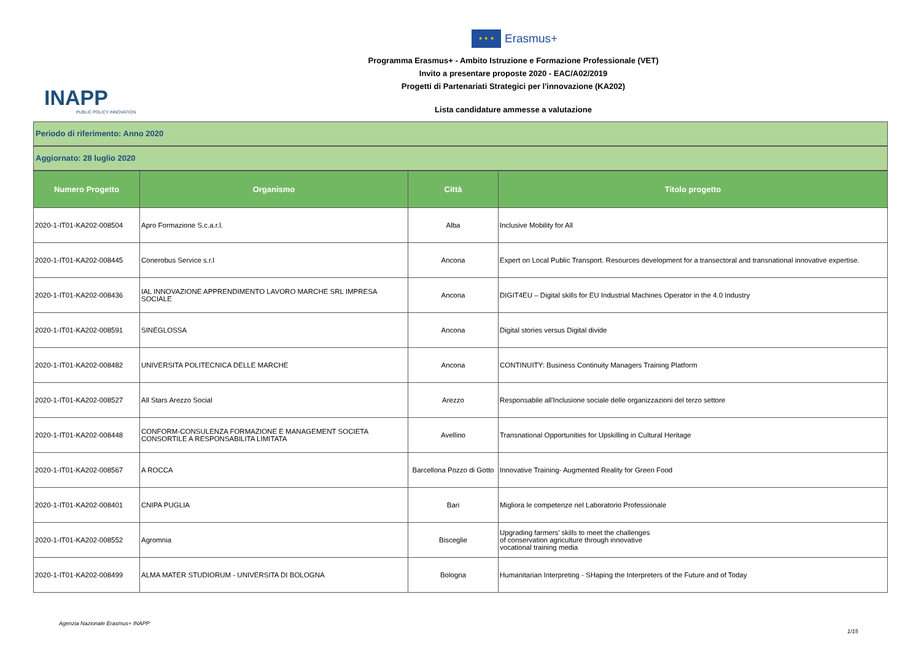★ ★ ★
Erasmus+
Programma Erasmus+ - Ambito Istruzione e Formazione Professionale (VET)
Invito a presentare proposte 2020 - EAC/A02/2019
Progetti di Partenariati Strategici per l'innovazione (KA202)
INAPP
PUBLIC POLICY INNOVATION
Lista candidature ammesse a valutazione
Periodo di riferimento: Anno 2020
Aggiornato: 28 luglio 2020
| Numero Progetto | Organismo | Città | Titolo progetto |
| --- | --- | --- | --- |
| 2020-1-IT01-KA202-008504 | Apro Formazione S.c.a.r.l. | Alba | Inclusive Mobility for All |
| 2020-1-IT01-KA202-008445 | Conerobus Service s.r.l | Ancona | Expert on Local Public Transport. Resources development for a transectoral and transnational innovative expertise. |
| 2020-1-IT01-KA202-008436 | IAL INNOVAZIONE APPRENDIMENTO LAVORO MARCHE SRL IMPRESA SOCIALE | Ancona | DIGIT4EU – Digital skills for EU Industrial Machines Operator in the 4.0 Industry |
| 2020-1-IT01-KA202-008591 | SINEGLOSSA | Ancona | Digital stories versus Digital divide |
| 2020-1-IT01-KA202-008482 | UNIVERSITA POLITECNICA DELLE MARCHE | Ancona | CONTINUITY: Business Continuity Managers Training Platform |
| 2020-1-IT01-KA202-008527 | All Stars Arezzo Social | Arezzo | Responsabile all'Inclusione sociale delle organizzazioni del terzo settore |
| 2020-1-IT01-KA202-008448 | CONFORM-CONSULENZA FORMAZIONE E MANAGEMENT SOCIETA CONSORTILE A RESPONSABILITA LIMITATA | Avellino | Transnational Opportunities for Upskilling in Cultural Heritage |
| 2020-1-IT01-KA202-008567 | A ROCCA | Barcellona Pozzo di Gotto | Innovative Training- Augmented Reality for Green Food |
| 2020-1-IT01-KA202-008401 | CNIPA PUGLIA | Bari | Migliora le competenze nel Laboratorio Professionale |
| 2020-1-IT01-KA202-008552 | Agromnia | Bisceglie | Upgrading farmers’ skills to meet the challenges of conservation agriculture through innovative vocational training media |
| 2020-1-IT01-KA202-008499 | ALMA MATER STUDIORUM - UNIVERSITA DI BOLOGNA | Bologna | Humanitarian Interpreting - SHaping the Interpreters of the Future and of Today |
Agenzia Nazionale Erasmus+ INAPP
1/15